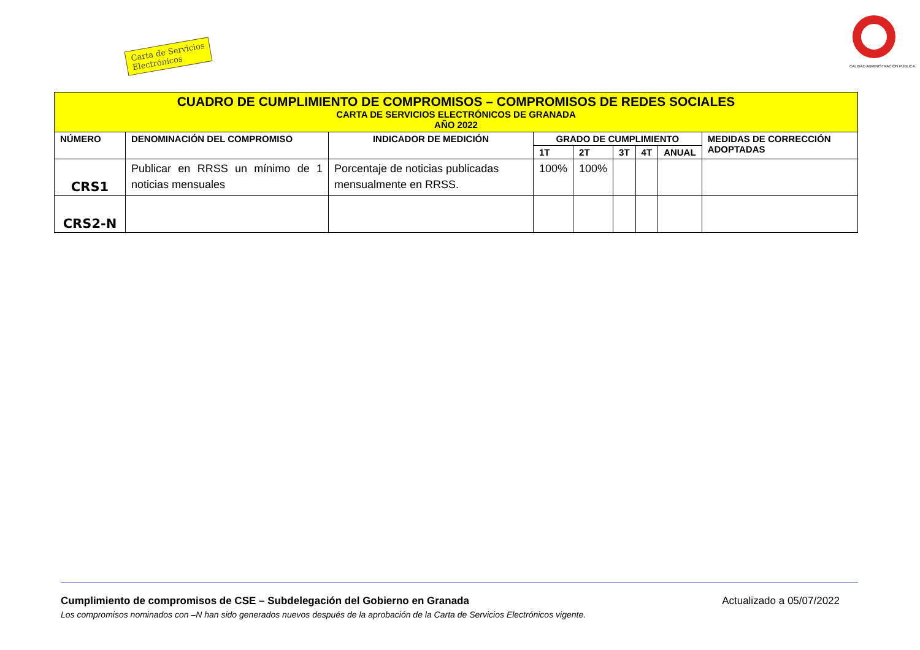Carta de Servicios
Electrónicos
CALIDAD ADMINISTRACIÓN PÚBLICA
| CUADRO DE CUMPLIMIENTO DE COMPROMISOS – COMPROMISOS DE REDES SOCIALES CARTA DE SERVICIOS ELECTRÓNICOS DE GRANADA AÑO 2022 | | | | | | | | |
| NÚMERO | DENOMINACIÓN DEL COMPROMISO | INDICADOR DE MEDICIÓN | GRADO DE CUMPLIMIENTO | | | | | MEDIDAS DE CORRECCIÓN ADOPTADAS |
| | | | 1T | 2T | 3T | 4T | ANUAL | |
| CRS1 | Publicar en RRSS un mínimo de 1 noticias mensuales | Porcentaje de noticias publicadas mensualmente en RRSS. | 100% | 100% | | | | |
| CRS2-N | | | | | | | | |
Cumplimiento de compromisos de CSE – Subdelegación del Gobierno en Granada Actualizado a 05/07/2022
Los compromisos nominados con –N han sido generados nuevos después de la aprobación de la Carta de Servicios Electrónicos vigente.